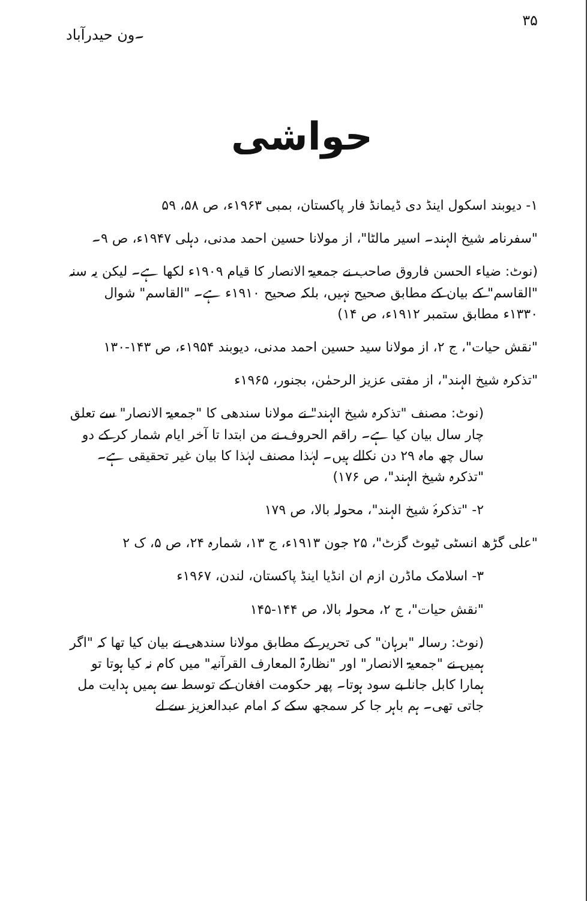۳۵ ۔ون حیدرآباد
حواشی
۱- دیوبند اسکول اینڈ دی ڈیمانڈ فار پاکستان، بمبی ۱۹۶۳ء، ص ۵۸، ۵۹
"سفرنامہ شیخ الہند۔ اسیر مالٹا"، از مولانا حسین احمد مدنی، دہلی ۱۹۴۷ء، ص ۹۔
(نوٹ: ضیاء الحسن فاروق صاحب نے جمعیۃ الانصار کا قیام ۱۹۰۹ء لکھا ہے۔ لیکن یہ سنہ "القاسم" کے بیان کے مطابق صحیح نہیں، بلکہ صحیح ۱۹۱۰ء ہے۔ "القاسم" شوال ۱۳۳۰ء مطابق ستمبر ۱۹۱۲ء، ص ۱۴)
"نقش حیات"، ج ۲، از مولانا سید حسین احمد مدنی، دیوبند ۱۹۵۴ء، ص ۱۴۳-۱۳۰
"تذکرہ شیخ الہند"، از مفتی عزیز الرحمٰن، بجنور، ۱۹۶۵ء
(نوٹ: مصنف "تذکرہ شیخ الہند" نے مولانا سندھی کا "جمعیۃ الانصار" سے تعلق چار سال بیان کیا ہے۔ راقم الحروف نے من ابتدا تا آخر ایام شمار کر کے دو سال چھ ماہ ۲۹ دن نکالے ہیں۔ لہٰذا مصنف لہٰذا کا بیان غیر تحقیقی ہے۔ "تذکرہ شیخ الہند"، ص ۱۷۶)
۲- "تذکرۂ شیخ الہند"، محولہ بالا، ص ۱۷۹
"علی گڑھ انسٹی ٹیوٹ گزٹ"، ۲۵ جون ۱۹۱۳ء، ج ۱۳، شمارہ ۲۴، ص ۵، ک ۲
۳- اسلامک ماڈرن ازم ان انڈیا اینڈ پاکستان، لندن، ۱۹۶۷ء
"نقش حیات"، ج ۲، محولہ بالا، ص ۱۴۴-۱۴۵
(نوٹ: رسالہ "برہان" کی تحریر کے مطابق مولانا سندھی نے بیان کیا تھا کہ "اگر ہمیں نے "جمعیۃ الانصار" اور "نظارۃ المعارف القرآنیہ" میں کام نہ کیا ہوتا تو ہمارا کابل جانا بے سود ہوتا۔ پھر حکومت افغان کے توسط سے ہمیں ہدایت مل جاتی تھی۔ ہم باہر جا کر سمجھ سکے کہ امام عبدالعزیز سے لے